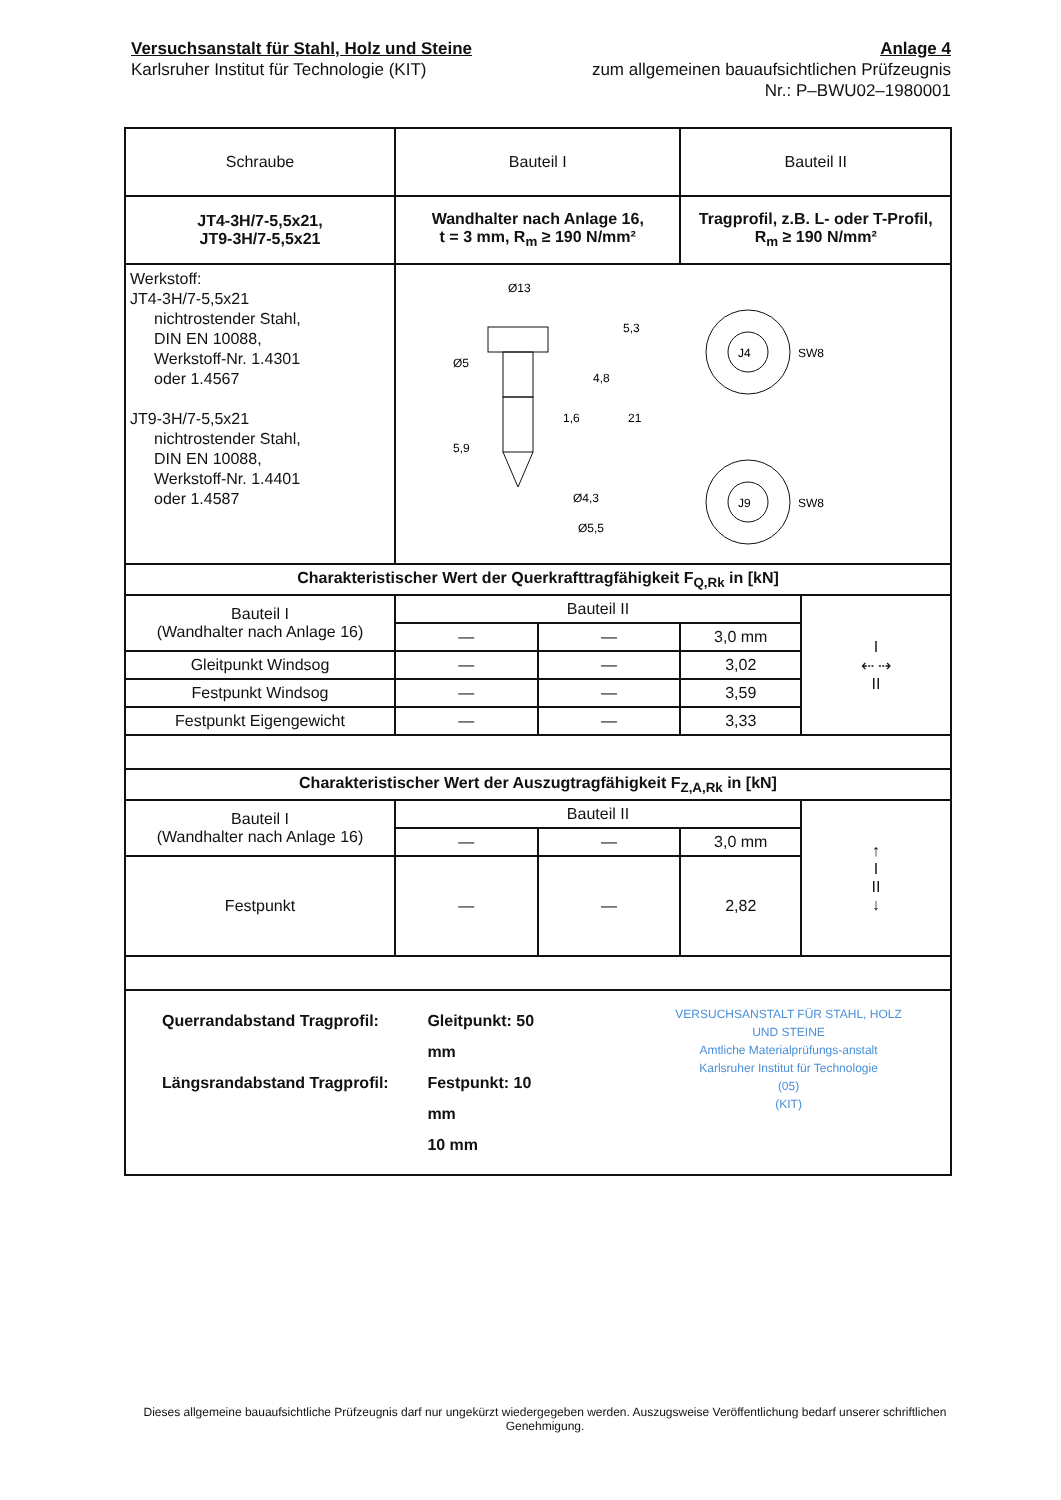Versuchsanstalt für Stahl, Holz und Steine
Karlsruher Institut für Technologie (KIT)
Anlage 4
zum allgemeinen bauaufsichtlichen Prüfzeugnis
Nr.: P–BWU02–1980001
| Schraube | Bauteil I | | Bauteil II | |
| JT4-3H/7-5,5x21, JT9-3H/7-5,5x21 | Wandhalter nach Anlage 16, t = 3 mm, R<sub>m</sub> ≥ 190 N/mm² | | Tragprofil, z.B. L- oder T-Profil, R<sub>m</sub> ≥ 190 N/mm² | |
| Werkstoff: JT4-3H/7-5,5x21 nichtrostender Stahl, DIN EN 10088, Werkstoff-Nr. 1.4301 oder 1.4567 JT9-3H/7-5,5x21 nichtrostender Stahl, DIN EN 10088, Werkstoff-Nr. 1.4401 oder 1.4587 | Ø13 Ø5 Ø4,3 Ø5,5 5,3 4,8 1,6 21 5,9 J4 J9 SW8 SW8 | | | |
| Charakteristischer Wert der Querkrafttragfähigkeit F<sub>Q,Rk</sub> in [kN] | | | | |
| Bauteil I (Wandhalter nach Anlage 16) | Bauteil II | | | I ⇠ ⇢ II |
| | — | — | 3,0 mm | |
| Gleitpunkt Windsog | — | — | 3,02 | |
| Festpunkt Windsog | — | — | 3,59 | |
| Festpunkt Eigengewicht | — | — | 3,33 | |
| Charakteristischer Wert der Auszugtragfähigkeit F<sub>Z,A,Rk</sub> in [kN] | | | | |
| Bauteil I (Wandhalter nach Anlage 16) | Bauteil II | | | ↑ I II ↓ |
| | — | — | 3,0 mm | |
| Festpunkt | — | — | 2,82 | |
| Querrandabstand Tragprofil: Längsrandabstand Tragprofil: Gleitpunkt: 50 mm Festpunkt: 10 mm 10 mm VERSUCHSANSTALT FÜR STAHL, HOLZ UND STEINE Amtliche Materialprüfungs-anstalt Karlsruher Institut für Technologie (05) (KIT) | | | | |
Dieses allgemeine bauaufsichtliche Prüfzeugnis darf nur ungekürzt wiedergegeben werden. Auszugsweise Veröffentlichung bedarf unserer schriftlichen Genehmigung.